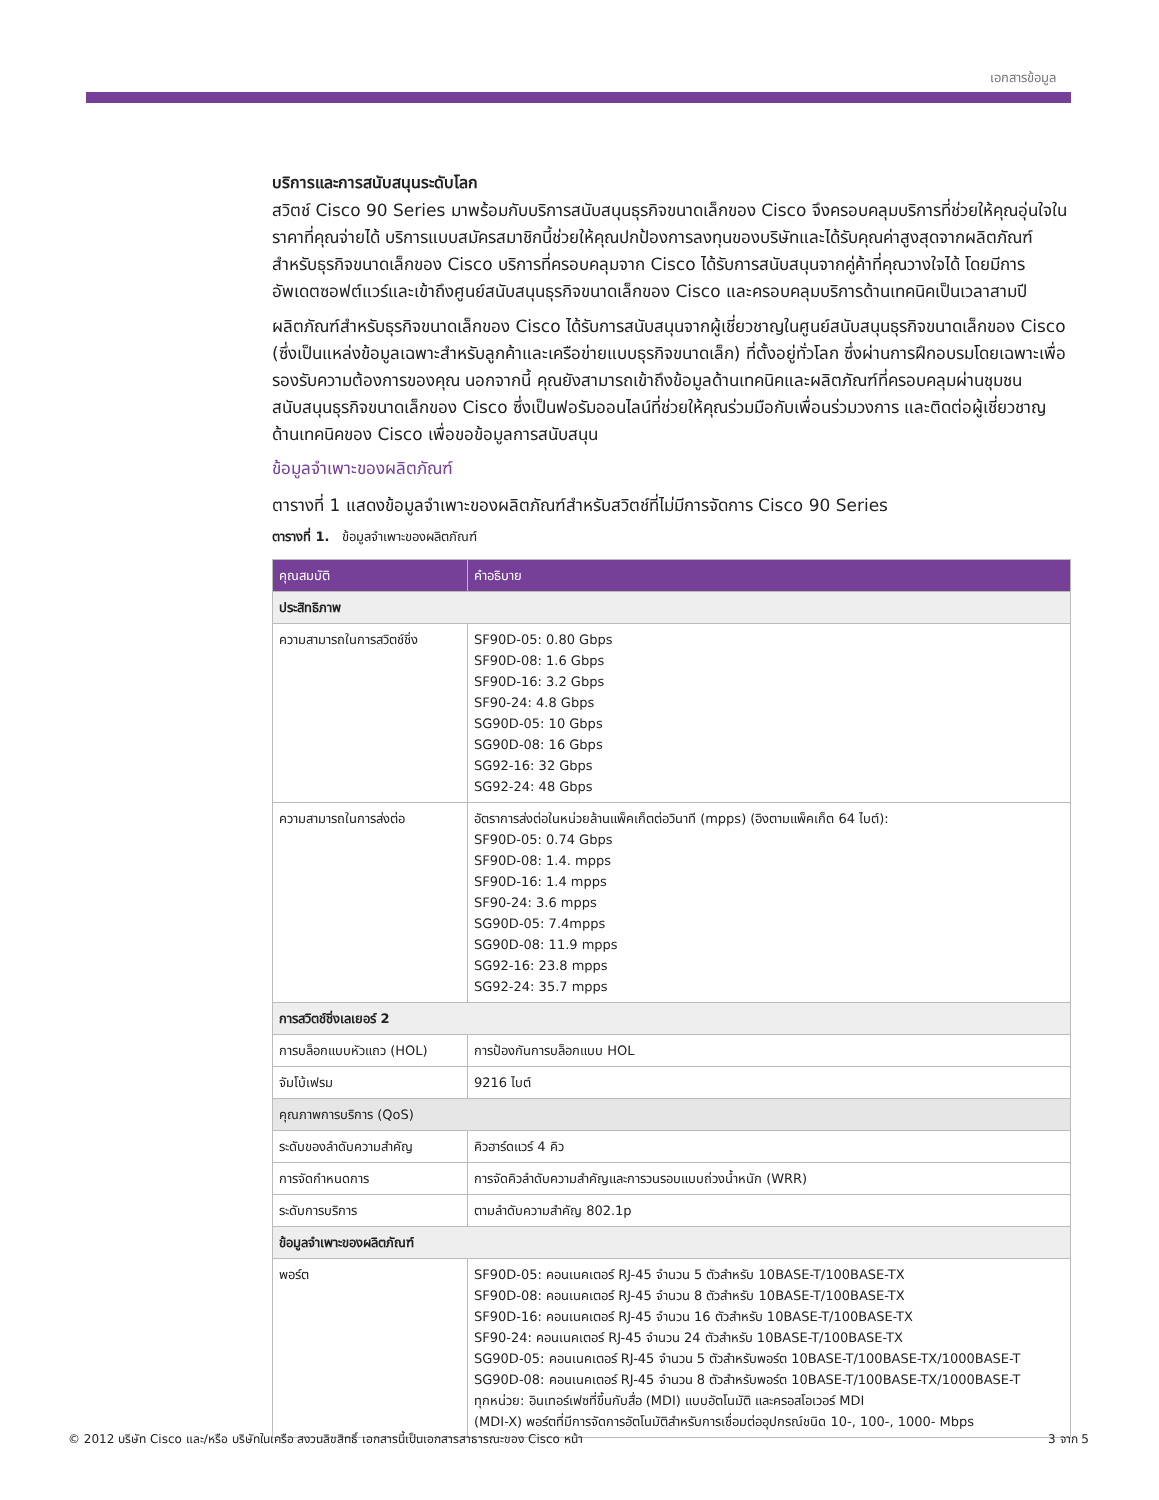เอกสารข้อมูล
บริการและการสนับสนุนระดับโลก
สวิตช์ Cisco 90 Series มาพร้อมกับบริการสนับสนุนธุรกิจขนาดเล็กของ Cisco จึงครอบคลุมบริการที่ช่วยให้คุณอุ่นใจในราคาที่คุณจ่ายได้ บริการแบบสมัครสมาชิกนี้ช่วยให้คุณปกป้องการลงทุนของบริษัทและได้รับคุณค่าสูงสุดจากผลิตภัณฑ์สำหรับธุรกิจขนาดเล็กของ Cisco บริการที่ครอบคลุมจาก Cisco ได้รับการสนับสนุนจากคู่ค้าที่คุณวางใจได้ โดยมีการอัพเดตซอฟต์แวร์และเข้าถึงศูนย์สนับสนุนธุรกิจขนาดเล็กของ Cisco และครอบคลุมบริการด้านเทคนิคเป็นเวลาสามปี
ผลิตภัณฑ์สำหรับธุรกิจขนาดเล็กของ Cisco ได้รับการสนับสนุนจากผู้เชี่ยวชาญในศูนย์สนับสนุนธุรกิจขนาดเล็กของ Cisco (ซึ่งเป็นแหล่งข้อมูลเฉพาะสำหรับลูกค้าและเครือข่ายแบบธุรกิจขนาดเล็ก) ที่ตั้งอยู่ทั่วโลก ซึ่งผ่านการฝึกอบรมโดยเฉพาะเพื่อรองรับความต้องการของคุณ นอกจากนี้ คุณยังสามารถเข้าถึงข้อมูลด้านเทคนิคและผลิตภัณฑ์ที่ครอบคลุมผ่านชุมชนสนับสนุนธุรกิจขนาดเล็กของ Cisco ซึ่งเป็นฟอรัมออนไลน์ที่ช่วยให้คุณร่วมมือกับเพื่อนร่วมวงการ และติดต่อผู้เชี่ยวชาญด้านเทคนิคของ Cisco เพื่อขอข้อมูลการสนับสนุน
ข้อมูลจำเพาะของผลิตภัณฑ์
ตารางที่ 1 แสดงข้อมูลจำเพาะของผลิตภัณฑ์สำหรับสวิตช์ที่ไม่มีการจัดการ Cisco 90 Series
ตารางที่ 1. ข้อมูลจำเพาะของผลิตภัณฑ์
| คุณสมบัติ | คำอธิบาย |
| --- | --- |
| ประสิทธิภาพ | |
| ความสามารถในการสวิตช์ชิ่ง | SF90D-05: 0.80 Gbps SF90D-08: 1.6 Gbps SF90D-16: 3.2 Gbps SF90-24: 4.8 Gbps SG90D-05: 10 Gbps SG90D-08: 16 Gbps SG92-16: 32 Gbps SG92-24: 48 Gbps |
| ความสามารถในการส่งต่อ | อัตราการส่งต่อในหน่วยล้านแพ็คเก็ตต่อวินาที (mpps) (อิงตามแพ็คเก็ต 64 ไบต์): SF90D-05: 0.74 Gbps SF90D-08: 1.4. mpps SF90D-16: 1.4 mpps SF90-24: 3.6 mpps SG90D-05: 7.4mpps SG90D-08: 11.9 mpps SG92-16: 23.8 mpps SG92-24: 35.7 mpps |
| การสวิตช์ชิ่งเลเยอร์ 2 | |
| การบล็อกแบบหัวแถว (HOL) | การป้องกันการบล็อกแบบ HOL |
| จัมโบ้เฟรม | 9216 ไบต์ |
| คุณภาพการบริการ (QoS) | |
| ระดับของลำดับความสำคัญ | คิวฮาร์ดแวร์ 4 คิว |
| การจัดกำหนดการ | การจัดคิวลำดับความสำคัญและการวนรอบแบบถ่วงน้ำหนัก (WRR) |
| ระดับการบริการ | ตามลำดับความสำคัญ 802.1p |
| ข้อมูลจำเพาะของผลิตภัณฑ์ | |
| พอร์ต | SF90D-05: คอนเนคเตอร์ RJ-45 จำนวน 5 ตัวสำหรับ 10BASE-T/100BASE-TX SF90D-08: คอนเนคเตอร์ RJ-45 จำนวน 8 ตัวสำหรับ 10BASE-T/100BASE-TX SF90D-16: คอนเนคเตอร์ RJ-45 จำนวน 16 ตัวสำหรับ 10BASE-T/100BASE-TX SF90-24: คอนเนคเตอร์ RJ-45 จำนวน 24 ตัวสำหรับ 10BASE-T/100BASE-TX SG90D-05: คอนเนคเตอร์ RJ-45 จำนวน 5 ตัวสำหรับพอร์ต 10BASE-T/100BASE-TX/1000BASE-T SG90D-08: คอนเนคเตอร์ RJ-45 จำนวน 8 ตัวสำหรับพอร์ต 10BASE-T/100BASE-TX/1000BASE-T ทุกหน่วย: อินเทอร์เฟซที่ขึ้นกับสื่อ (MDI) แบบอัตโนมัติ และครอสโอเวอร์ MDI (MDI-X) พอร์ตที่มีการจัดการอัตโนมัติสำหรับการเชื่อมต่ออุปกรณ์ชนิด 10-, 100-, 1000- Mbps |
© 2012 บริษัท Cisco และ/หรือ บริษัทในเครือ สงวนลิขสิทธิ์ เอกสารนี้เป็นเอกสารสาธารณะของ Cisco หน้า 3 จาก 5